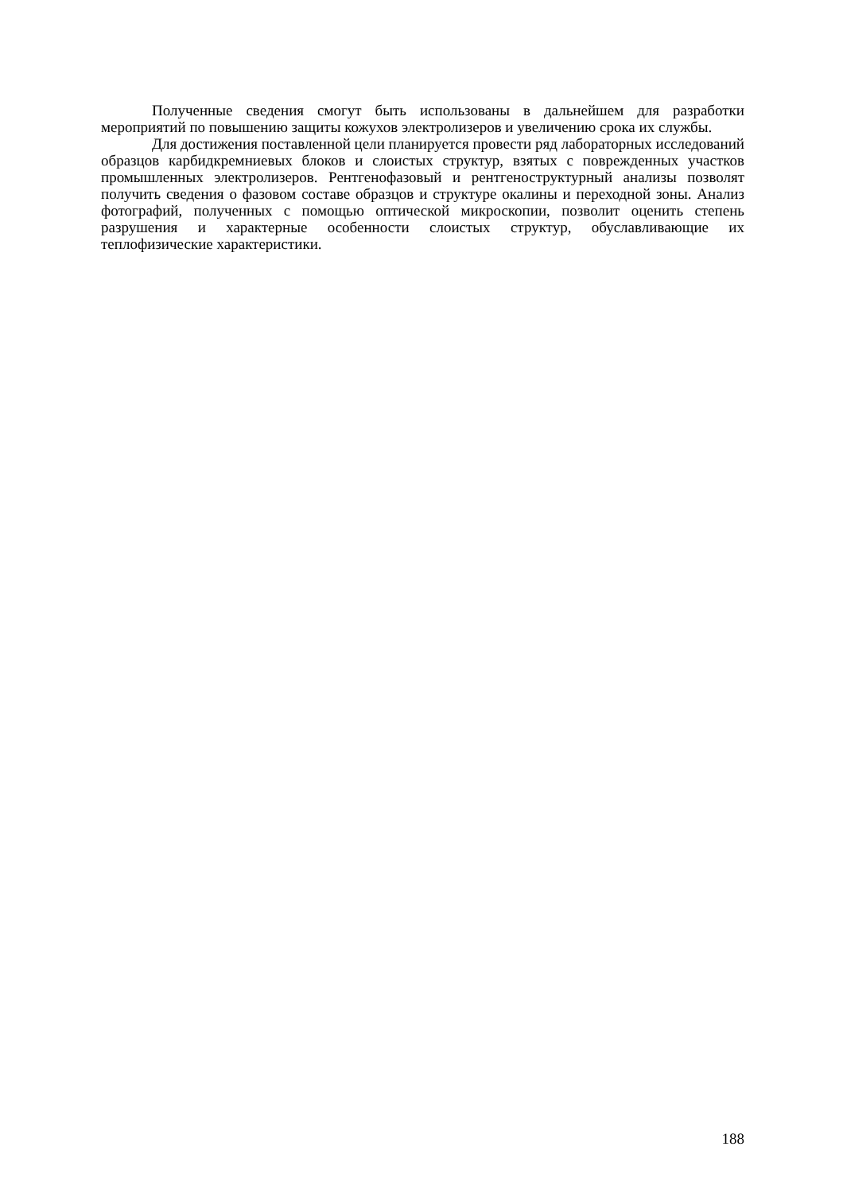Полученные сведения смогут быть использованы в дальнейшем для разработки мероприятий по повышению защиты кожухов электролизеров и увеличению срока их службы.
Для достижения поставленной цели планируется провести ряд лабораторных исследований образцов карбидкремниевых блоков и слоистых структур, взятых с поврежденных участков промышленных электролизеров. Рентгенофазовый и рентгеноструктурный анализы позволят получить сведения о фазовом составе образцов и структуре окалины и переходной зоны. Анализ фотографий, полученных с помощью оптической микроскопии, позволит оценить степень разрушения и характерные особенности слоистых структур, обуславливающие их теплофизические характеристики.
188